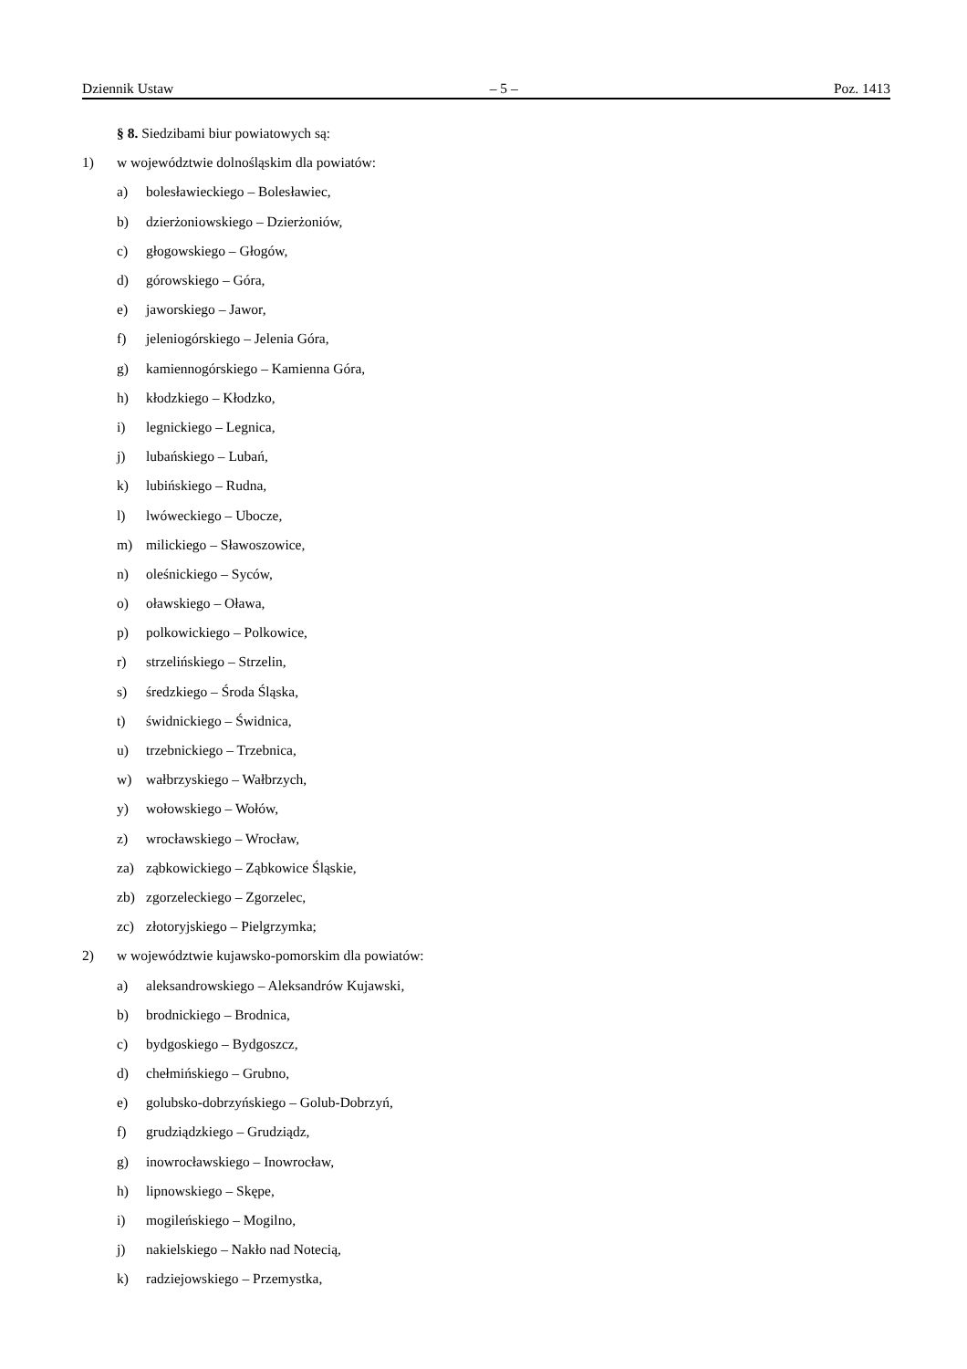Dziennik Ustaw – 5 – Poz. 1413
§ 8. Siedzibami biur powiatowych są:
1) w województwie dolnośląskim dla powiatów:
a) bolesławieckiego – Bolesławiec,
b) dzierżoniowskiego – Dzierżoniów,
c) głogowskiego – Głogów,
d) górowskiego – Góra,
e) jaworskiego – Jawor,
f) jeleniogórskiego – Jelenia Góra,
g) kamiennogórskiego – Kamienna Góra,
h) kłodzkiego – Kłodzko,
i) legnickiego – Legnica,
j) lubańskiego – Lubań,
k) lubińskiego – Rudna,
l) lwóweckiego – Ubocze,
m) milickiego – Sławoszowice,
n) oleśnickiego – Syców,
o) oławskiego – Oława,
p) polkowickiego – Polkowice,
r) strzelińskiego – Strzelin,
s) średzkiego – Środa Śląska,
t) świdnickiego – Świdnica,
u) trzebnickiego – Trzebnica,
w) wałbrzyskiego – Wałbrzych,
y) wołowskiego – Wołów,
z) wrocławskiego – Wrocław,
za) ząbkowickiego – Ząbkowice Śląskie,
zb) zgorzeleckiego – Zgorzelec,
zc) złotoryjskiego – Pielgrzymka;
2) w województwie kujawsko-pomorskim dla powiatów:
a) aleksandrowskiego – Aleksandrów Kujawski,
b) brodnickiego – Brodnica,
c) bydgoskiego – Bydgoszcz,
d) chełmińskiego – Grubno,
e) golubsko-dobrzyńskiego – Golub-Dobrzyń,
f) grudziądzkiego – Grudziądz,
g) inowrocławskiego – Inowrocław,
h) lipnowskiego – Skępe,
i) mogileńskiego – Mogilno,
j) nakielskiego – Nakło nad Notecią,
k) radziejowskiego – Przemystka,